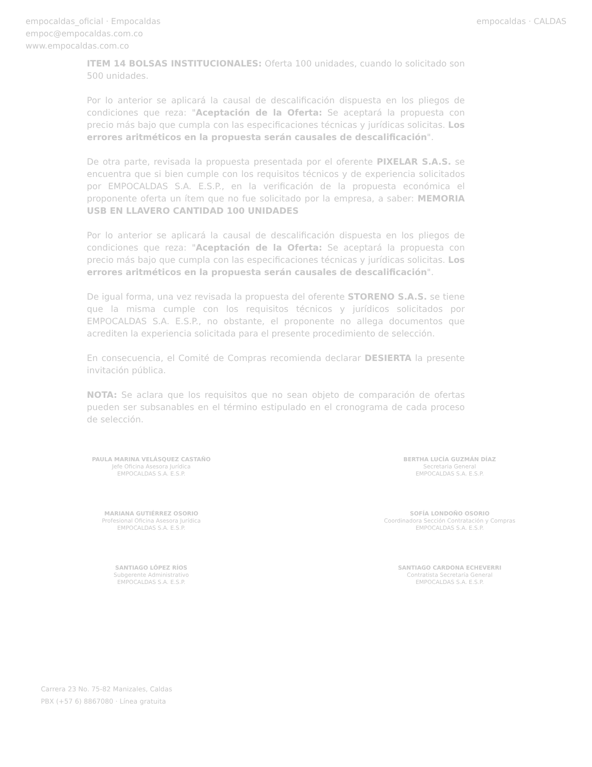empocaldas_oficial · Empocaldas
empoc@empocaldas.com.co
www.empocaldas.com.co
empocaldas · CALDAS
ITEM 14 BOLSAS INSTITUCIONALES: Oferta 100 unidades, cuando lo solicitado son 500 unidades.
Por lo anterior se aplicará la causal de descalificación dispuesta en los pliegos de condiciones que reza: "Aceptación de la Oferta: Se aceptará la propuesta con precio más bajo que cumpla con las especificaciones técnicas y jurídicas solicitas. Los errores aritméticos en la propuesta serán causales de descalificación".
De otra parte, revisada la propuesta presentada por el oferente PIXELAR S.A.S. se encuentra que si bien cumple con los requisitos técnicos y de experiencia solicitados por EMPOCALDAS S.A. E.S.P., en la verificación de la propuesta económica el proponente oferta un ítem que no fue solicitado por la empresa, a saber: MEMORIA USB EN LLAVERO CANTIDAD 100 UNIDADES
Por lo anterior se aplicará la causal de descalificación dispuesta en los pliegos de condiciones que reza: "Aceptación de la Oferta: Se aceptará la propuesta con precio más bajo que cumpla con las especificaciones técnicas y jurídicas solicitas. Los errores aritméticos en la propuesta serán causales de descalificación".
De igual forma, una vez revisada la propuesta del oferente STORENO S.A.S. se tiene que la misma cumple con los requisitos técnicos y jurídicos solicitados por EMPOCALDAS S.A. E.S.P., no obstante, el proponente no allega documentos que acrediten la experiencia solicitada para el presente procedimiento de selección.
En consecuencia, el Comité de Compras recomienda declarar DESIERTA la presente invitación pública.
NOTA: Se aclara que los requisitos que no sean objeto de comparación de ofertas pueden ser subsanables en el término estipulado en el cronograma de cada proceso de selección.
PAULA MARINA VELÁSQUEZ CASTAÑO
Jefe Oficina Asesora Jurídica
EMPOCALDAS S.A. E.S.P.
MARIANA GUTIÉRREZ OSORIO
Profesional Oficina Asesora Jurídica
EMPOCALDAS S.A. E.S.P.
SANTIAGO LÓPEZ RÍOS
Subgerente Administrativo
EMPOCALDAS S.A. E.S.P.
BERTHA LUCÍA GUZMÁN DÍAZ
Secretaria General
EMPOCALDAS S.A. E.S.P.
SOFÍA LONDOÑO OSORIO
Coordinadora Sección Contratación y Compras
EMPOCALDAS S.A. E.S.P.
SANTIAGO CARDONA ECHEVERRI
Contratista Secretaría General
EMPOCALDAS S.A. E.S.P.
Carrera 23 No. 75-82 Manizales, Caldas
PBX (+57 6) 8867080 · Línea gratuita